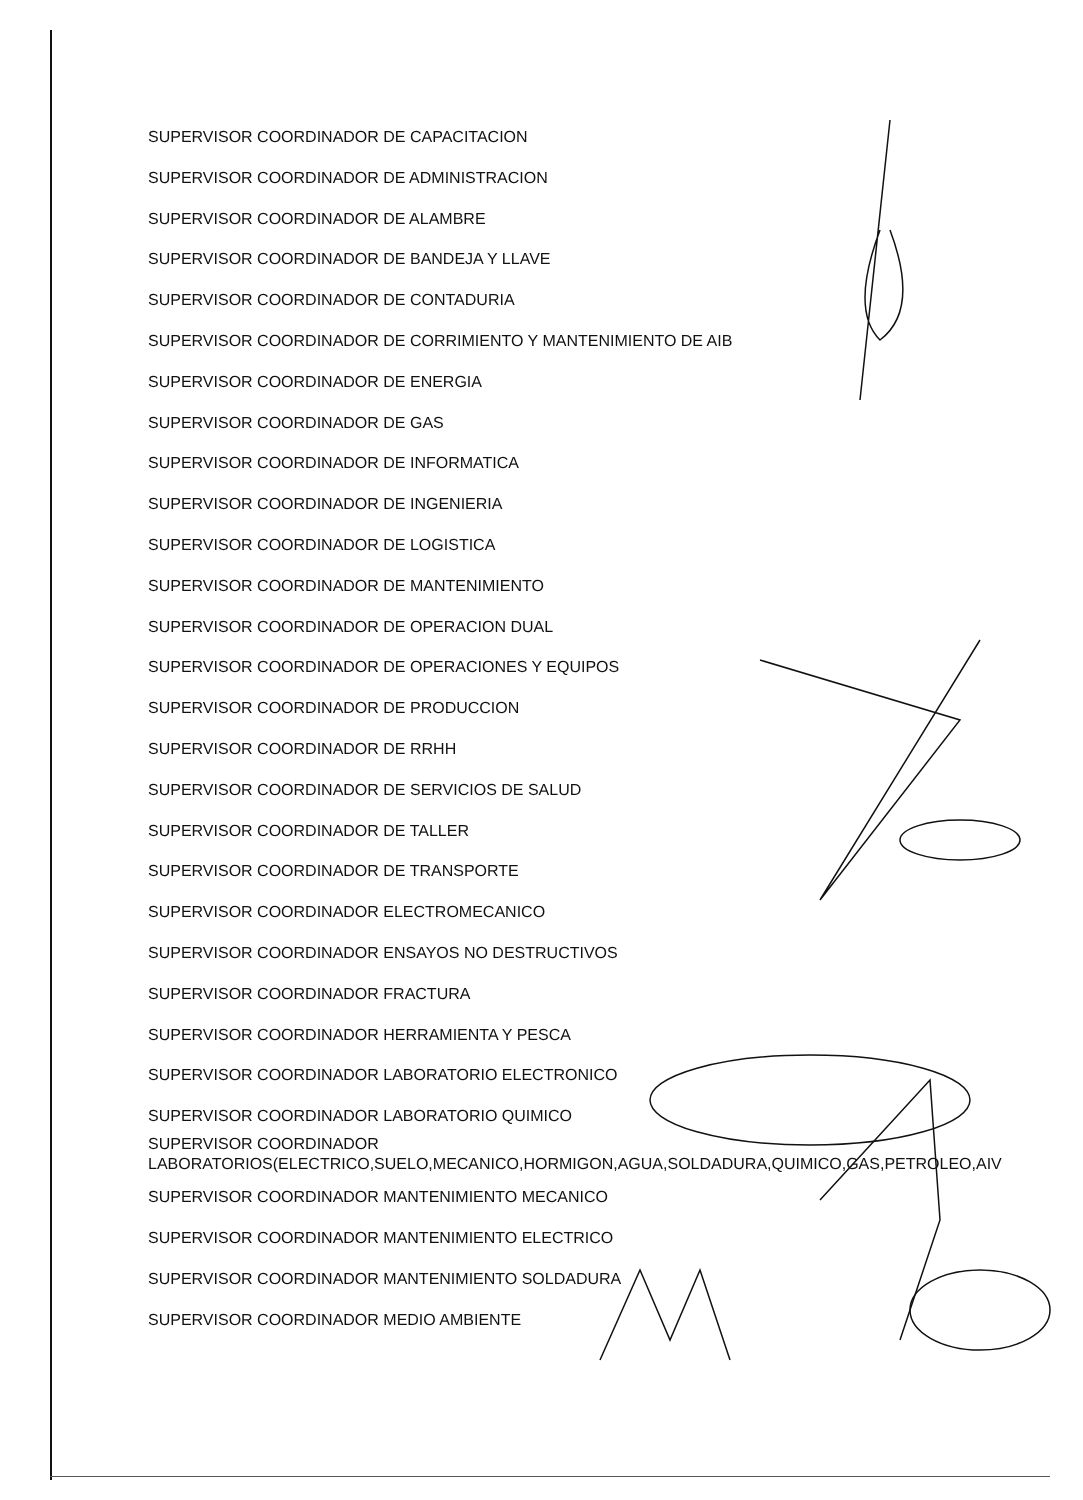SUPERVISOR COORDINADOR DE CAPACITACION
SUPERVISOR COORDINADOR DE ADMINISTRACION
SUPERVISOR COORDINADOR DE ALAMBRE
SUPERVISOR COORDINADOR DE BANDEJA Y LLAVE
SUPERVISOR COORDINADOR DE CONTADURIA
SUPERVISOR COORDINADOR DE CORRIMIENTO Y MANTENIMIENTO DE AIB
SUPERVISOR COORDINADOR DE ENERGIA
SUPERVISOR COORDINADOR DE GAS
SUPERVISOR COORDINADOR DE INFORMATICA
SUPERVISOR COORDINADOR DE INGENIERIA
SUPERVISOR COORDINADOR DE LOGISTICA
SUPERVISOR COORDINADOR DE MANTENIMIENTO
SUPERVISOR COORDINADOR DE OPERACION DUAL
SUPERVISOR COORDINADOR DE OPERACIONES Y EQUIPOS
SUPERVISOR COORDINADOR DE PRODUCCION
SUPERVISOR COORDINADOR DE RRHH
SUPERVISOR COORDINADOR DE SERVICIOS DE SALUD
SUPERVISOR COORDINADOR DE TALLER
SUPERVISOR COORDINADOR DE TRANSPORTE
SUPERVISOR COORDINADOR ELECTROMECANICO
SUPERVISOR COORDINADOR ENSAYOS NO DESTRUCTIVOS
SUPERVISOR COORDINADOR FRACTURA
SUPERVISOR COORDINADOR HERRAMIENTA Y PESCA
SUPERVISOR COORDINADOR LABORATORIO ELECTRONICO
SUPERVISOR COORDINADOR LABORATORIO QUIMICO
SUPERVISOR COORDINADOR
LABORATORIOS(ELECTRICO,SUELO,MECANICO,HORMIGON,AGUA,SOLDADURA,QUIMICO,GAS,PETROLEO,AIV
SUPERVISOR COORDINADOR MANTENIMIENTO MECANICO
SUPERVISOR COORDINADOR MANTENIMIENTO ELECTRICO
SUPERVISOR COORDINADOR MANTENIMIENTO SOLDADURA
SUPERVISOR COORDINADOR MEDIO AMBIENTE